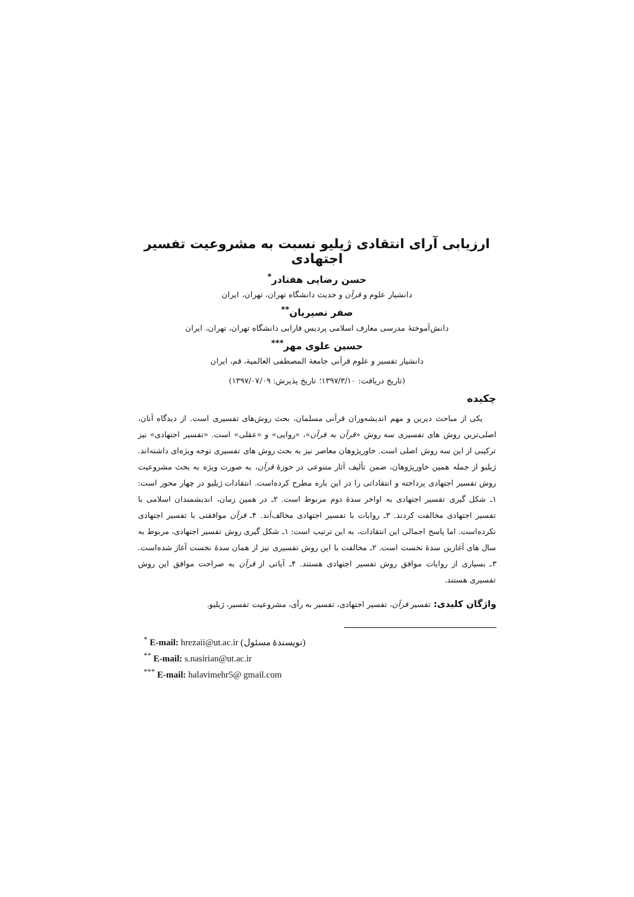ارزیابی آرای انتقادی ژیلیو نسبت به مشروعیت تفسیر اجتهادی
حسن رضایی هفتادر<sup>*</sup>
دانشیار علوم و قرآن و حدیث دانشگاه تهران، تهران، ایران
صفر نصیریان<sup>**</sup>
دانش‌آموختهٔ مدرسی معارف اسلامی پردیس فارابی دانشگاه تهران، تهران، ایران
حسین علوی مهر<sup>***</sup>
دانشیار تفسیر و علوم قرآنی جامعة المصطفی العالمیة، قم، ایران
(تاریخ دریافت: ۱۳۹۷/۳/۱۰؛ تاریخ پذیرش: ۱۳۹۷/۰۷/۰۹)
چکیده
یکی از مباحث دیرین و مهم اندیشه‌وران قرآنی مسلمان، بحث روش‌های تفسیری است. از دیدگاه آنان، اصلی‌ترین روش های تفسیری سه روش «قرآن به قرآن»، «روایی» و «عقلی» است. «تفسیر اجتهادی» نیز ترکیبی از این سه روش اصلی است. خاورپژوهان معاصر نیز به بحث روش های تفسیری توجه ویژه‌ای داشته‌اند. ژیلیو از جمله همین خاورپژوهان، ضمن تألیف آثار متنوعی در حوزهٔ قرآن، به صورت ویژه به بحث مشروعیت روش تفسیر اجتهادی پرداخته و انتقاداتی را در این باره مطرح کرده‌است. انتقادات ژیلیو در چهار محور است: ۱ـ شکل گیری تفسیر اجتهادی به اواخر سدهٔ دوم مربوط است. ۲ـ در همین زمان، اندیشمندان اسلامی با تفسیر اجتهادی مخالفت کردند. ۳ـ روایات با تفسیر اجتهادی مخالف‌اَند. ۴ـ قرآن موافقتی با تفسیر اجتهادی نکرده‌است. اما پاسخ اجمالی این انتقادات، به این ترتیب است: ۱ـ شکل گیری روش تفسیر اجتهادی، مربوط به سال های آغازین سدهٔ نخست است. ۲ـ مخالفت با این روش تفسیری نیز از همان سدهٔ نخست آغاز شده‌است. ۳ـ بسیاری از روایات موافق روش تفسیر اجتهادی هستند. ۴ـ آیاتی از قرآن به صراحت موافق این روش تفسیری هستند.
واژگان کلیدی: تفسیر قرآن، تفسیر اجتهادی، تفسیر به رأی، مشروعیت تفسیر، ژیلیو.
<sup>*</sup> E-mail: hrezaii@ut.ac.ir (نویسندهٔ مسئول)
<sup>**</sup> E-mail: s.nasirian@ut.ac.ir
<sup>***</sup> E-mail: halavimehr5@ gmail.com